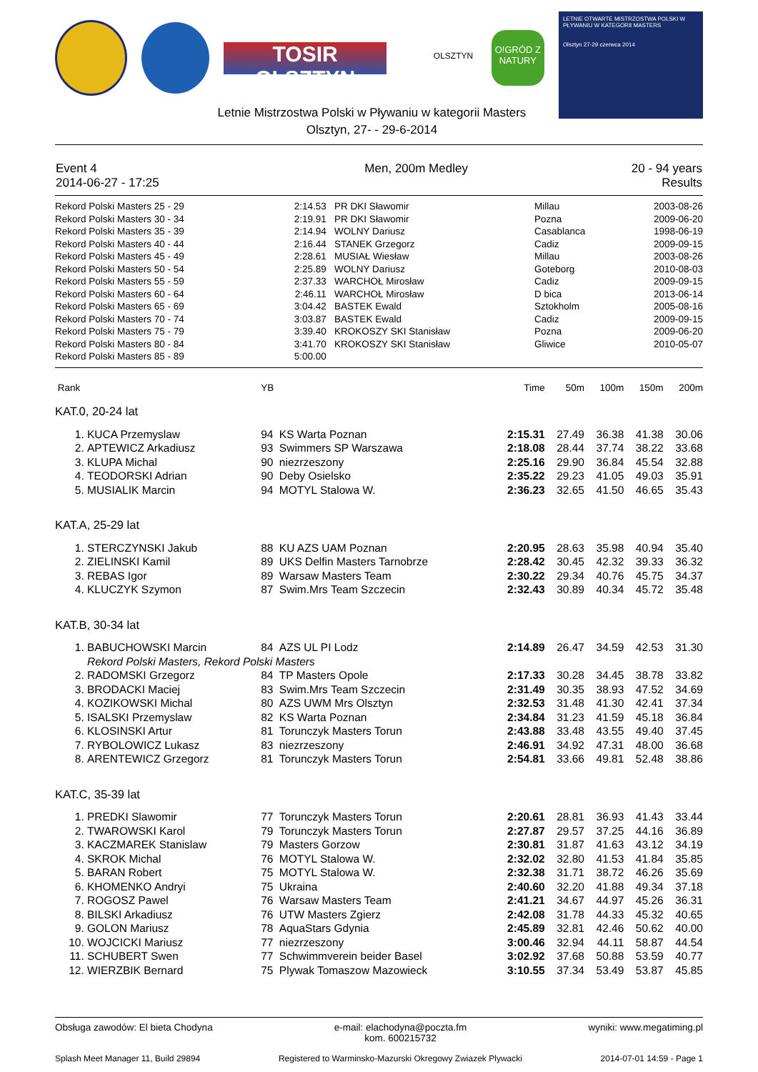TOSIR OLSZTYN
OLSZTYN
O!GRÓD Z NATURY
LETNIE OTWARTE MISTRZOSTWA POLSKI W PŁYWANIU W KATEGORII MASTERS
Olsztyn 27-29 czerwca 2014
Letnie Mistrzostwa Polski w Pływaniu w kategorii Masters
Olsztyn, 27- - 29-6-2014
| Event 4 2014-06-27 - 17:25 | Men, 200m Medley | 20 - 94 years Results |
| Rekord Polski Masters 25 - 29 | 2:14.53 | PR DKI Sławomir | Millau | 2003-08-26 |
| Rekord Polski Masters 30 - 34 | 2:19.91 | PR DKI Sławomir | Pozna | 2009-06-20 |
| Rekord Polski Masters 35 - 39 | 2:14.94 | WOLNY Dariusz | Casablanca | 1998-06-19 |
| Rekord Polski Masters 40 - 44 | 2:16.44 | STANEK Grzegorz | Cadiz | 2009-09-15 |
| Rekord Polski Masters 45 - 49 | 2:28.61 | MUSIAŁ Wiesław | Millau | 2003-08-26 |
| Rekord Polski Masters 50 - 54 | 2:25.89 | WOLNY Dariusz | Goteborg | 2010-08-03 |
| Rekord Polski Masters 55 - 59 | 2:37.33 | WARCHOŁ Mirosław | Cadiz | 2009-09-15 |
| Rekord Polski Masters 60 - 64 | 2:46.11 | WARCHOŁ Mirosław | D bica | 2013-06-14 |
| Rekord Polski Masters 65 - 69 | 3:04.42 | BASTEK Ewald | Sztokholm | 2005-08-16 |
| Rekord Polski Masters 70 - 74 | 3:03.87 | BASTEK Ewald | Cadiz | 2009-09-15 |
| Rekord Polski Masters 75 - 79 | 3:39.40 | KROKOSZY SKI Stanisław | Pozna | 2009-06-20 |
| Rekord Polski Masters 80 - 84 | 3:41.70 | KROKOSZY SKI Stanisław | Gliwice | 2010-05-07 |
| Rekord Polski Masters 85 - 89 | 5:00.00 | | | |
| Rank | | YB | | Time | 50m | 100m | 150m | 200m |
| KAT.0, 20-24 lat | | | | | | | | |
| 1. | KUCA Przemyslaw | 94 | KS Warta Poznan | 2:15.31 | 27.49 | 36.38 | 41.38 | 30.06 |
| 2. | APTEWICZ Arkadiusz | 93 | Swimmers SP Warszawa | 2:18.08 | 28.44 | 37.74 | 38.22 | 33.68 |
| 3. | KLUPA Michal | 90 | niezrzeszony | 2:25.16 | 29.90 | 36.84 | 45.54 | 32.88 |
| 4. | TEODORSKI Adrian | 90 | Deby Osielsko | 2:35.22 | 29.23 | 41.05 | 49.03 | 35.91 |
| 5. | MUSIALIK Marcin | 94 | MOTYL Stalowa W. | 2:36.23 | 32.65 | 41.50 | 46.65 | 35.43 |
| KAT.A, 25-29 lat | | | | | | | | |
| 1. | STERCZYNSKI Jakub | 88 | KU AZS UAM Poznan | 2:20.95 | 28.63 | 35.98 | 40.94 | 35.40 |
| 2. | ZIELINSKI Kamil | 89 | UKS Delfin Masters Tarnobrze | 2:28.42 | 30.45 | 42.32 | 39.33 | 36.32 |
| 3. | REBAS Igor | 89 | Warsaw Masters Team | 2:30.22 | 29.34 | 40.76 | 45.75 | 34.37 |
| 4. | KLUCZYK Szymon | 87 | Swim.Mrs Team Szczecin | 2:32.43 | 30.89 | 40.34 | 45.72 | 35.48 |
| KAT.B, 30-34 lat | | | | | | | | |
| 1. | BABUCHOWSKI Marcin | 84 | AZS UL PI Lodz | 2:14.89 | 26.47 | 34.59 | 42.53 | 31.30 |
| | Rekord Polski Masters, Rekord Polski Masters | | | | | | | |
| 2. | RADOMSKI Grzegorz | 84 | TP Masters Opole | 2:17.33 | 30.28 | 34.45 | 38.78 | 33.82 |
| 3. | BRODACKI Maciej | 83 | Swim.Mrs Team Szczecin | 2:31.49 | 30.35 | 38.93 | 47.52 | 34.69 |
| 4. | KOZIKOWSKI Michal | 80 | AZS UWM Mrs Olsztyn | 2:32.53 | 31.48 | 41.30 | 42.41 | 37.34 |
| 5. | ISALSKI Przemyslaw | 82 | KS Warta Poznan | 2:34.84 | 31.23 | 41.59 | 45.18 | 36.84 |
| 6. | KLOSINSKI Artur | 81 | Torunczyk Masters Torun | 2:43.88 | 33.48 | 43.55 | 49.40 | 37.45 |
| 7. | RYBOLOWICZ Lukasz | 83 | niezrzeszony | 2:46.91 | 34.92 | 47.31 | 48.00 | 36.68 |
| 8. | ARENTEWICZ Grzegorz | 81 | Torunczyk Masters Torun | 2:54.81 | 33.66 | 49.81 | 52.48 | 38.86 |
| KAT.C, 35-39 lat | | | | | | | | |
| 1. | PREDKI Slawomir | 77 | Torunczyk Masters Torun | 2:20.61 | 28.81 | 36.93 | 41.43 | 33.44 |
| 2. | TWAROWSKI Karol | 79 | Torunczyk Masters Torun | 2:27.87 | 29.57 | 37.25 | 44.16 | 36.89 |
| 3. | KACZMAREK Stanislaw | 79 | Masters Gorzow | 2:30.81 | 31.87 | 41.63 | 43.12 | 34.19 |
| 4. | SKROK Michal | 76 | MOTYL Stalowa W. | 2:32.02 | 32.80 | 41.53 | 41.84 | 35.85 |
| 5. | BARAN Robert | 75 | MOTYL Stalowa W. | 2:32.38 | 31.71 | 38.72 | 46.26 | 35.69 |
| 6. | KHOMENKO Andryi | 75 | Ukraina | 2:40.60 | 32.20 | 41.88 | 49.34 | 37.18 |
| 7. | ROGOSZ Pawel | 76 | Warsaw Masters Team | 2:41.21 | 34.67 | 44.97 | 45.26 | 36.31 |
| 8. | BILSKI Arkadiusz | 76 | UTW Masters Zgierz | 2:42.08 | 31.78 | 44.33 | 45.32 | 40.65 |
| 9. | GOLON Mariusz | 78 | AquaStars Gdynia | 2:45.89 | 32.81 | 42.46 | 50.62 | 40.00 |
| 10. | WOJCICKI Mariusz | 77 | niezrzeszony | 3:00.46 | 32.94 | 44.11 | 58.87 | 44.54 |
| 11. | SCHUBERT Swen | 77 | Schwimmverein beider Basel | 3:02.92 | 37.68 | 50.88 | 53.59 | 40.77 |
| 12. | WIERZBIK Bernard | 75 | Plywak Tomaszow Mazowieck | 3:10.55 | 37.34 | 53.49 | 53.87 | 45.85 |
Obsługa zawodów: El bieta Chodyna e-mail: elachodyna@poczta.fm
kom. 600215732 wyniki: www.megatiming.pl
Splash Meet Manager 11, Build 29894 Registered to Warminsko-Mazurski Okregowy Zwiazek Plywacki 2014-07-01 14:59 - Page 1